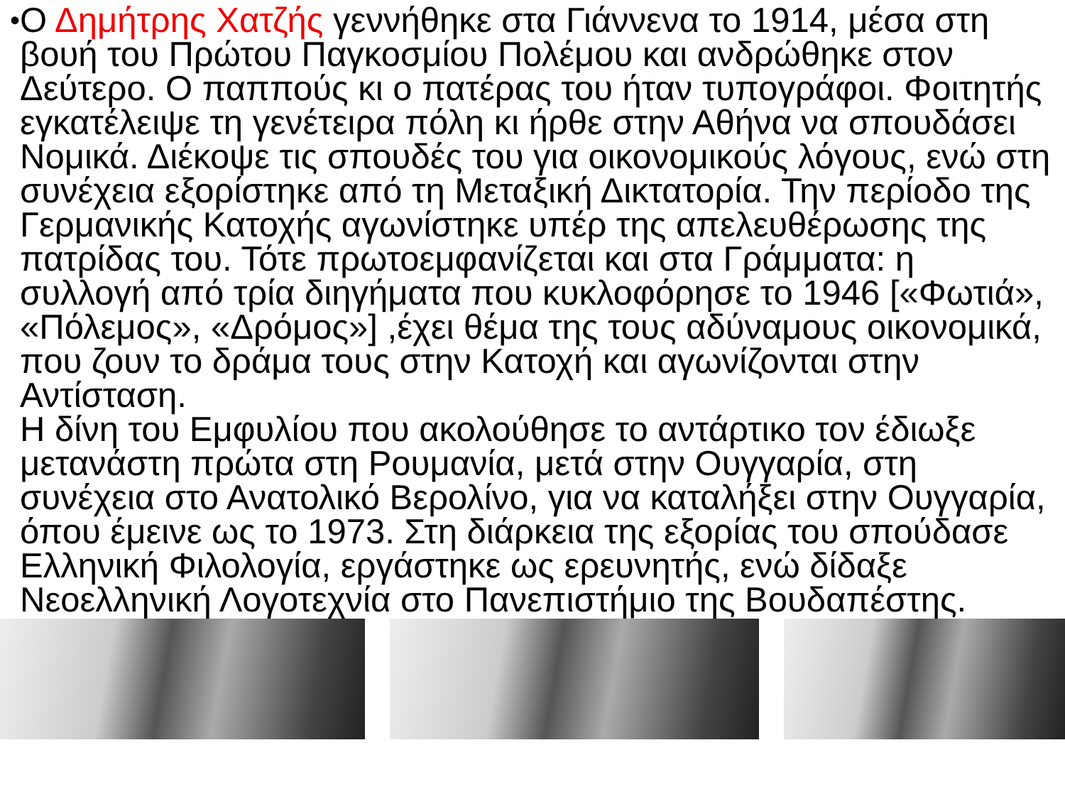•
Ο Δημήτρης Χατζής γεννήθηκε στα Γιάννενα το 1914, μέσα στη βουή του Πρώτου Παγκοσμίου Πολέμου και ανδρώθηκε στον Δεύτερο. Ο παππούς κι ο πατέρας του ήταν τυπογράφοι. Φοιτητής εγκατέλειψε τη γενέτειρα πόλη κι ήρθε στην Αθήνα να σπουδάσει Νομικά. Διέκοψε τις σπουδές του για οικονομικούς λόγους, ενώ στη συνέχεια εξορίστηκε από τη Μεταξική Δικτατορία. Την περίοδο της Γερμανικής Κατοχής αγωνίστηκε υπέρ της απελευθέρωσης της πατρίδας του. Τότε πρωτοεμφανίζεται και στα Γράμματα: η συλλογή από τρία διηγήματα που κυκλοφόρησε το 1946 [«Φωτιά», «Πόλεμος», «Δρόμος»] ,έχει θέμα της τους αδύναμους οικονομικά, που ζουν το δράμα τους στην Κατοχή και αγωνίζονται στην Αντίσταση.
Η δίνη του Εμφυλίου που ακολούθησε το αντάρτικο τον έδιωξε μετανάστη πρώτα στη Ρουμανία, μετά στην Ουγγαρία, στη συνέχεια στο Ανατολικό Βερολίνο, για να καταλήξει στην Ουγγαρία, όπου έμεινε ως το 1973. Στη διάρκεια της εξορίας του σπούδασε Ελληνική Φιλολογία, εργάστηκε ως ερευνητής, ενώ δίδαξε Νεοελληνική Λογοτεχνία στο Πανεπιστήμιο της Βουδαπέστης.